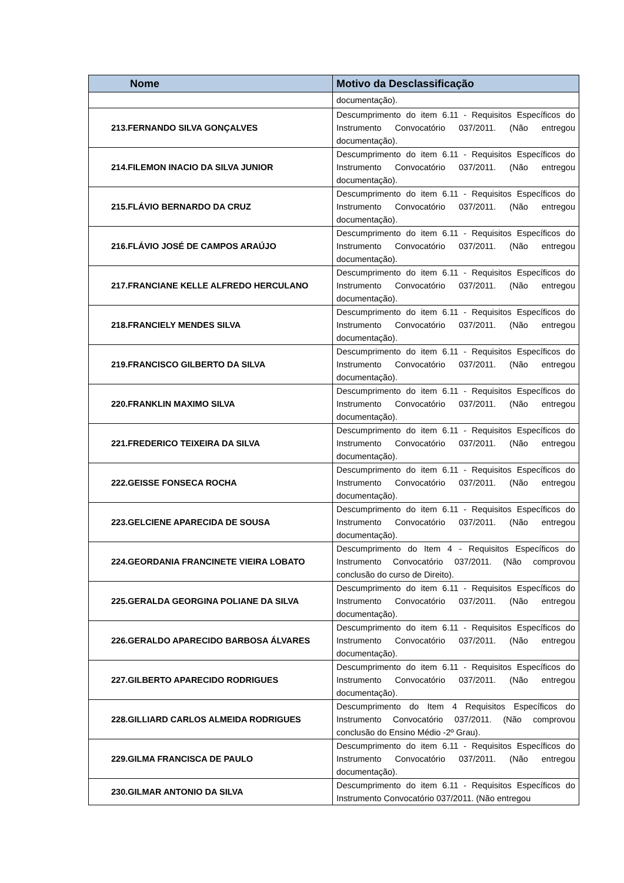| Nome | Motivo da Desclassificação |
| --- | --- |
| | documentação). |
| 213.FERNANDO SILVA GONÇALVES | Descumprimento do item 6.11 - Requisitos Específicos do Instrumento Convocatório 037/2011. (Não entregou documentação). |
| 214.FILEMON INACIO DA SILVA JUNIOR | Descumprimento do item 6.11 - Requisitos Específicos do Instrumento Convocatório 037/2011. (Não entregou documentação). |
| 215.FLÁVIO BERNARDO DA CRUZ | Descumprimento do item 6.11 - Requisitos Específicos do Instrumento Convocatório 037/2011. (Não entregou documentação). |
| 216.FLÁVIO JOSÉ DE CAMPOS ARAÚJO | Descumprimento do item 6.11 - Requisitos Específicos do Instrumento Convocatório 037/2011. (Não entregou documentação). |
| 217.FRANCIANE KELLE ALFREDO HERCULANO | Descumprimento do item 6.11 - Requisitos Específicos do Instrumento Convocatório 037/2011. (Não entregou documentação). |
| 218.FRANCIELY MENDES SILVA | Descumprimento do item 6.11 - Requisitos Específicos do Instrumento Convocatório 037/2011. (Não entregou documentação). |
| 219.FRANCISCO GILBERTO DA SILVA | Descumprimento do item 6.11 - Requisitos Específicos do Instrumento Convocatório 037/2011. (Não entregou documentação). |
| 220.FRANKLIN MAXIMO SILVA | Descumprimento do item 6.11 - Requisitos Específicos do Instrumento Convocatório 037/2011. (Não entregou documentação). |
| 221.FREDERICO TEIXEIRA DA SILVA | Descumprimento do item 6.11 - Requisitos Específicos do Instrumento Convocatório 037/2011. (Não entregou documentação). |
| 222.GEISSE FONSECA ROCHA | Descumprimento do item 6.11 - Requisitos Específicos do Instrumento Convocatório 037/2011. (Não entregou documentação). |
| 223.GELCIENE APARECIDA DE SOUSA | Descumprimento do item 6.11 - Requisitos Específicos do Instrumento Convocatório 037/2011. (Não entregou documentação). |
| 224.GEORDANIA FRANCINETE VIEIRA LOBATO | Descumprimento do Item 4 - Requisitos Específicos do Instrumento Convocatório 037/2011. (Não comprovou conclusão do curso de Direito). |
| 225.GERALDA GEORGINA POLIANE DA SILVA | Descumprimento do item 6.11 - Requisitos Específicos do Instrumento Convocatório 037/2011. (Não entregou documentação). |
| 226.GERALDO APARECIDO BARBOSA ÁLVARES | Descumprimento do item 6.11 - Requisitos Específicos do Instrumento Convocatório 037/2011. (Não entregou documentação). |
| 227.GILBERTO APARECIDO RODRIGUES | Descumprimento do item 6.11 - Requisitos Específicos do Instrumento Convocatório 037/2011. (Não entregou documentação). |
| 228.GILLIARD CARLOS ALMEIDA RODRIGUES | Descumprimento do Item 4 Requisitos Específicos do Instrumento Convocatório 037/2011. (Não comprovou conclusão do Ensino Médio -2º Grau). |
| 229.GILMA FRANCISCA DE PAULO | Descumprimento do item 6.11 - Requisitos Específicos do Instrumento Convocatório 037/2011. (Não entregou documentação). |
| 230.GILMAR ANTONIO DA SILVA | Descumprimento do item 6.11 - Requisitos Específicos do Instrumento Convocatório 037/2011. (Não entregou |